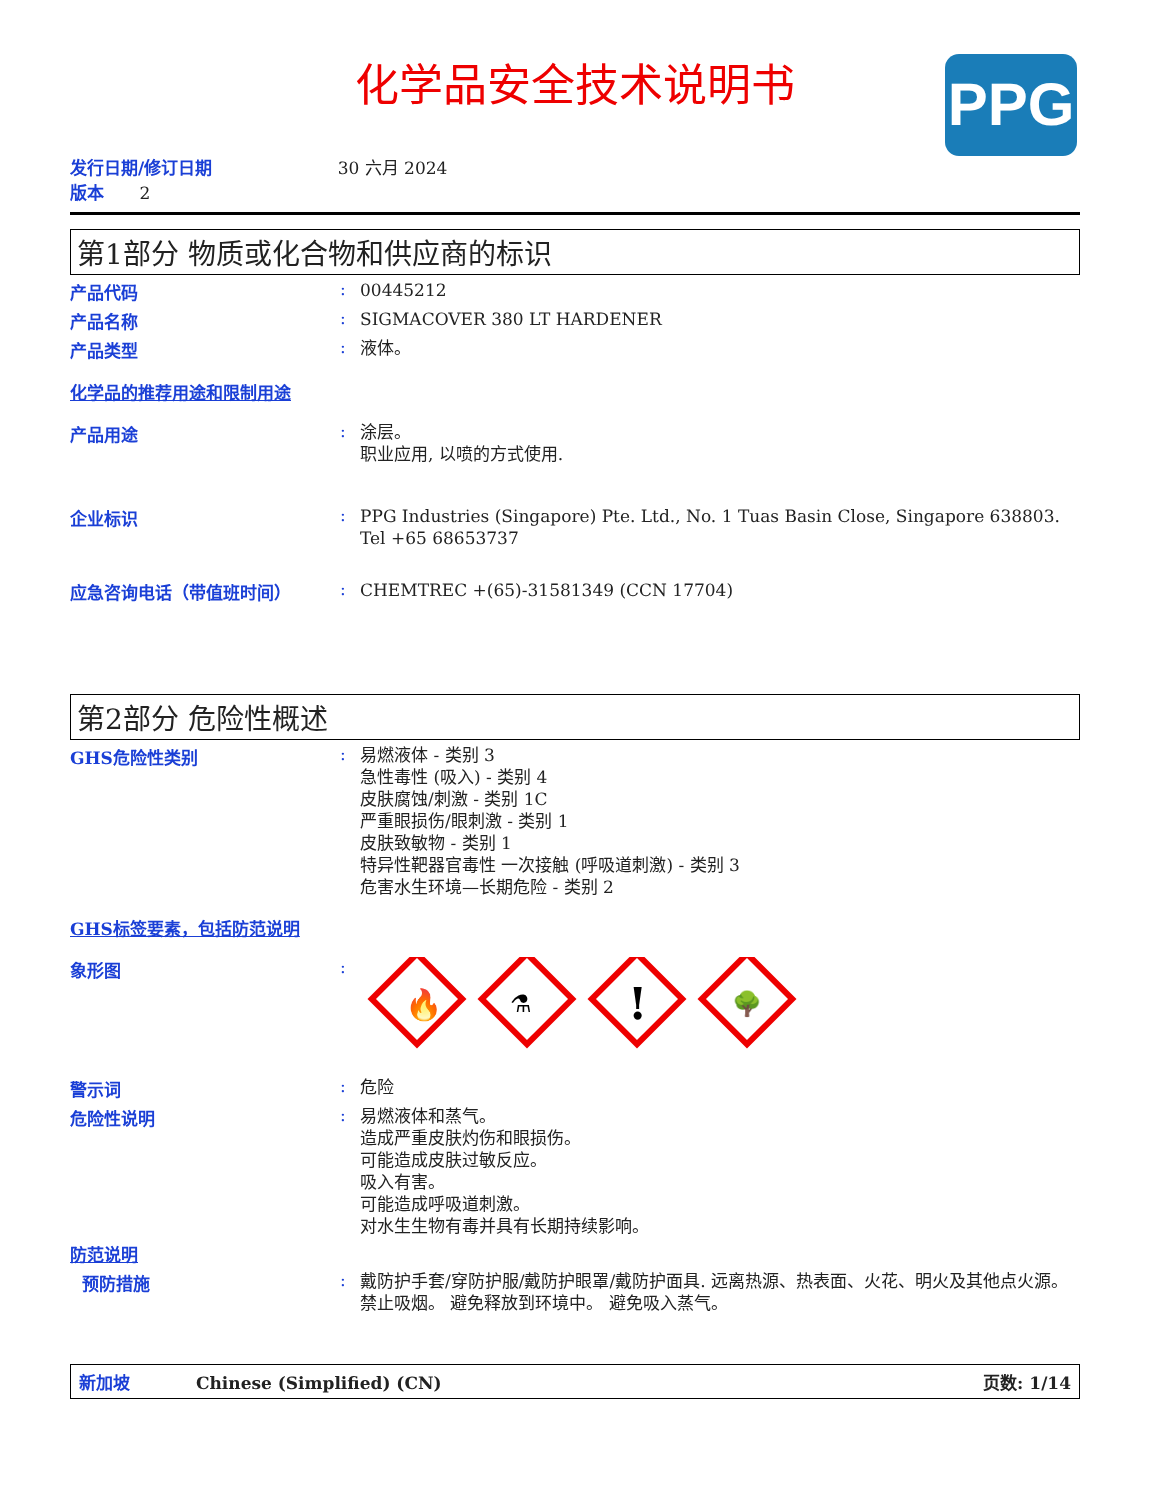化学品安全技术说明书
PPG
发行日期/修订日期 30 六月 2024
版本 2
第1部分 物质或化合物和供应商的标识
产品代码 :
00445212
产品名称 :
SIGMACOVER 380 LT HARDENER
产品类型 :
液体。
化学品的推荐用途和限制用途
产品用途 :
涂层。
职业应用, 以喷的方式使用.
企业标识 :
PPG Industries (Singapore) Pte. Ltd., No. 1 Tuas Basin Close, Singapore 638803. Tel +65 68653737
应急咨询电话（带值班时间） :
CHEMTREC +(65)-31581349 (CCN 17704)
第2部分 危险性概述
GHS危险性类别 :
易燃液体 - 类别 3
急性毒性 (吸入) - 类别 4
皮肤腐蚀/刺激 - 类别 1C
严重眼损伤/眼刺激 - 类别 1
皮肤致敏物 - 类别 1
特异性靶器官毒性 一次接触 (呼吸道刺激) - 类别 3
危害水生环境—长期危险 - 类别 2
GHS标签要素，包括防范说明
象形图 :
🔥
⚗
!
🌳
警示词 :
危险
危险性说明 :
易燃液体和蒸气。
造成严重皮肤灼伤和眼损伤。
可能造成皮肤过敏反应。
吸入有害。
可能造成呼吸道刺激。
对水生生物有毒并具有长期持续影响。
防范说明
预防措施 :
戴防护手套/穿防护服/戴防护眼罩/戴防护面具. 远离热源、热表面、火花、明火及其他点火源。禁止吸烟。 避免释放到环境中。 避免吸入蒸气。
新加坡 Chinese (Simplified) (CN) 页数: 1/14